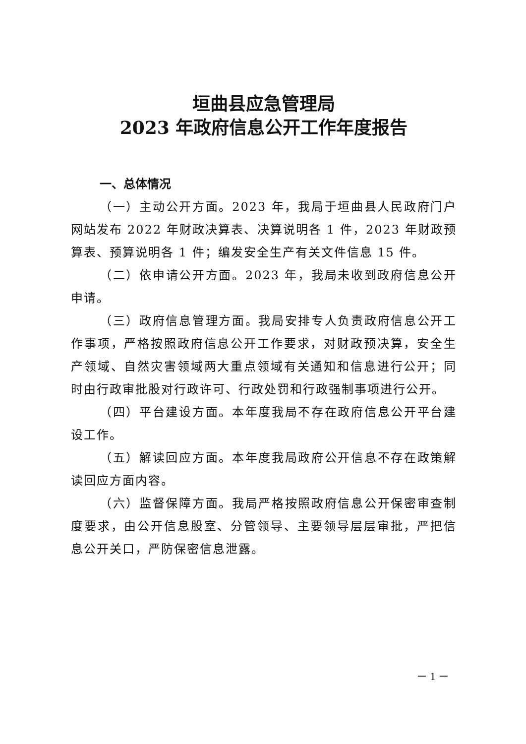垣曲县应急管理局
2023 年政府信息公开工作年度报告
一、总体情况
（一）主动公开方面。2023 年，我局于垣曲县人民政府门户网站发布 2022 年财政决算表、决算说明各 1 件，2023 年财政预算表、预算说明各 1 件；编发安全生产有关文件信息 15 件。
（二）依申请公开方面。2023 年，我局未收到政府信息公开申请。
（三）政府信息管理方面。我局安排专人负责政府信息公开工作事项，严格按照政府信息公开工作要求，对财政预决算，安全生产领域、自然灾害领域两大重点领域有关通知和信息进行公开；同时由行政审批股对行政许可、行政处罚和行政强制事项进行公开。
（四）平台建设方面。本年度我局不存在政府信息公开平台建设工作。
（五）解读回应方面。本年度我局政府公开信息不存在政策解读回应方面内容。
（六）监督保障方面。我局严格按照政府信息公开保密审查制度要求，由公开信息股室、分管领导、主要领导层层审批，严把信息公开关口，严防保密信息泄露。
－ 1 －